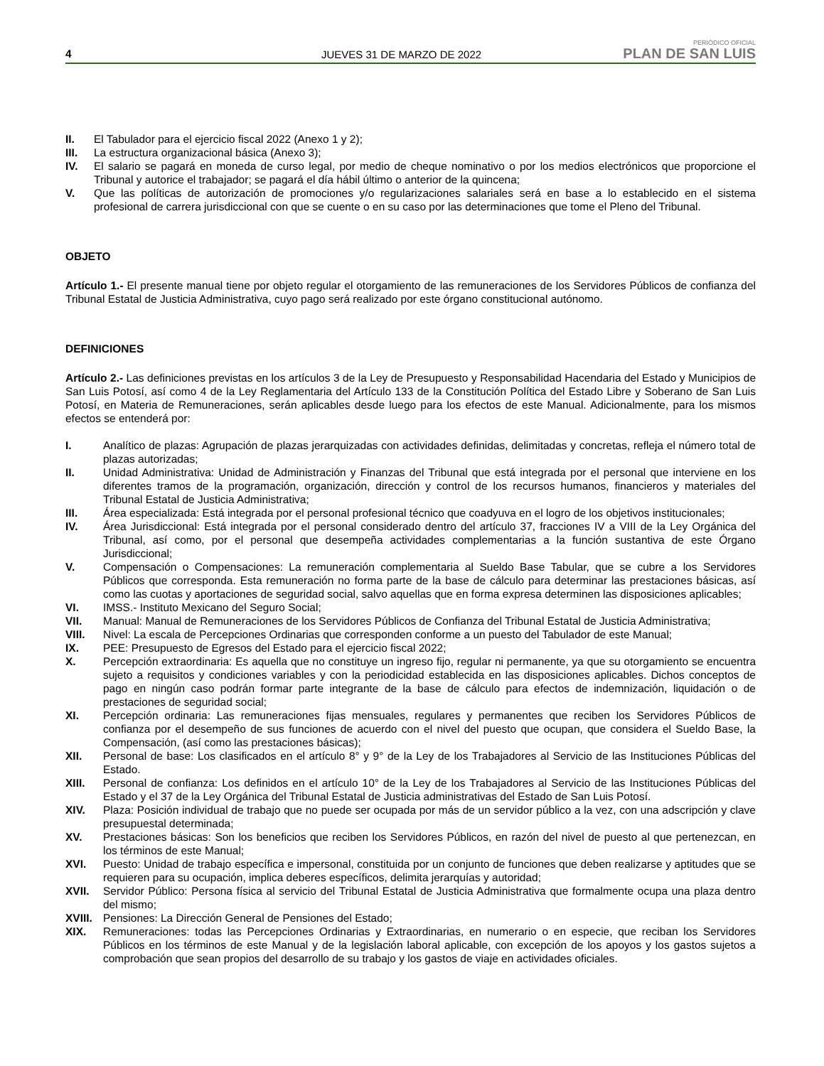4 JUEVES 31 DE MARZO DE 2022 PERIÓDICO OFICIAL
PLAN DE SAN LUIS
II. El Tabulador para el ejercicio fiscal 2022 (Anexo 1 y 2);
III. La estructura organizacional básica (Anexo 3);
IV. El salario se pagará en moneda de curso legal, por medio de cheque nominativo o por los medios electrónicos que proporcione el Tribunal y autorice el trabajador; se pagará el día hábil último o anterior de la quincena;
V. Que las políticas de autorización de promociones y/o regularizaciones salariales será en base a lo establecido en el sistema profesional de carrera jurisdiccional con que se cuente o en su caso por las determinaciones que tome el Pleno del Tribunal.
OBJETO
Artículo 1.- El presente manual tiene por objeto regular el otorgamiento de las remuneraciones de los Servidores Públicos de confianza del Tribunal Estatal de Justicia Administrativa, cuyo pago será realizado por este órgano constitucional autónomo.
DEFINICIONES
Artículo 2.- Las definiciones previstas en los artículos 3 de la Ley de Presupuesto y Responsabilidad Hacendaria del Estado y Municipios de San Luis Potosí, así como 4 de la Ley Reglamentaria del Artículo 133 de la Constitución Política del Estado Libre y Soberano de San Luis Potosí, en Materia de Remuneraciones, serán aplicables desde luego para los efectos de este Manual. Adicionalmente, para los mismos efectos se entenderá por:
I. Analítico de plazas: Agrupación de plazas jerarquizadas con actividades definidas, delimitadas y concretas, refleja el número total de plazas autorizadas;
II. Unidad Administrativa: Unidad de Administración y Finanzas del Tribunal que está integrada por el personal que interviene en los diferentes tramos de la programación, organización, dirección y control de los recursos humanos, financieros y materiales del Tribunal Estatal de Justicia Administrativa;
III. Área especializada: Está integrada por el personal profesional técnico que coadyuva en el logro de los objetivos institucionales;
IV. Área Jurisdiccional: Está integrada por el personal considerado dentro del artículo 37, fracciones IV a VIII de la Ley Orgánica del Tribunal, así como, por el personal que desempeña actividades complementarias a la función sustantiva de este Órgano Jurisdiccional;
V. Compensación o Compensaciones: La remuneración complementaria al Sueldo Base Tabular, que se cubre a los Servidores Públicos que corresponda. Esta remuneración no forma parte de la base de cálculo para determinar las prestaciones básicas, así como las cuotas y aportaciones de seguridad social, salvo aquellas que en forma expresa determinen las disposiciones aplicables;
VI. IMSS.- Instituto Mexicano del Seguro Social;
VII. Manual: Manual de Remuneraciones de los Servidores Públicos de Confianza del Tribunal Estatal de Justicia Administrativa;
VIII. Nivel: La escala de Percepciones Ordinarias que corresponden conforme a un puesto del Tabulador de este Manual;
IX. PEE: Presupuesto de Egresos del Estado para el ejercicio fiscal 2022;
X. Percepción extraordinaria: Es aquella que no constituye un ingreso fijo, regular ni permanente, ya que su otorgamiento se encuentra sujeto a requisitos y condiciones variables y con la periodicidad establecida en las disposiciones aplicables. Dichos conceptos de pago en ningún caso podrán formar parte integrante de la base de cálculo para efectos de indemnización, liquidación o de prestaciones de seguridad social;
XI. Percepción ordinaria: Las remuneraciones fijas mensuales, regulares y permanentes que reciben los Servidores Públicos de confianza por el desempeño de sus funciones de acuerdo con el nivel del puesto que ocupan, que considera el Sueldo Base, la Compensación, (así como las prestaciones básicas);
XII. Personal de base: Los clasificados en el artículo 8° y 9° de la Ley de los Trabajadores al Servicio de las Instituciones Públicas del Estado.
XIII. Personal de confianza: Los definidos en el artículo 10° de la Ley de los Trabajadores al Servicio de las Instituciones Públicas del Estado y el 37 de la Ley Orgánica del Tribunal Estatal de Justicia administrativas del Estado de San Luis Potosí.
XIV. Plaza: Posición individual de trabajo que no puede ser ocupada por más de un servidor público a la vez, con una adscripción y clave presupuestal determinada;
XV. Prestaciones básicas: Son los beneficios que reciben los Servidores Públicos, en razón del nivel de puesto al que pertenezcan, en los términos de este Manual;
XVI. Puesto: Unidad de trabajo específica e impersonal, constituida por un conjunto de funciones que deben realizarse y aptitudes que se requieren para su ocupación, implica deberes específicos, delimita jerarquías y autoridad;
XVII. Servidor Público: Persona física al servicio del Tribunal Estatal de Justicia Administrativa que formalmente ocupa una plaza dentro del mismo;
XVIII. Pensiones: La Dirección General de Pensiones del Estado;
XIX. Remuneraciones: todas las Percepciones Ordinarias y Extraordinarias, en numerario o en especie, que reciban los Servidores Públicos en los términos de este Manual y de la legislación laboral aplicable, con excepción de los apoyos y los gastos sujetos a comprobación que sean propios del desarrollo de su trabajo y los gastos de viaje en actividades oficiales.